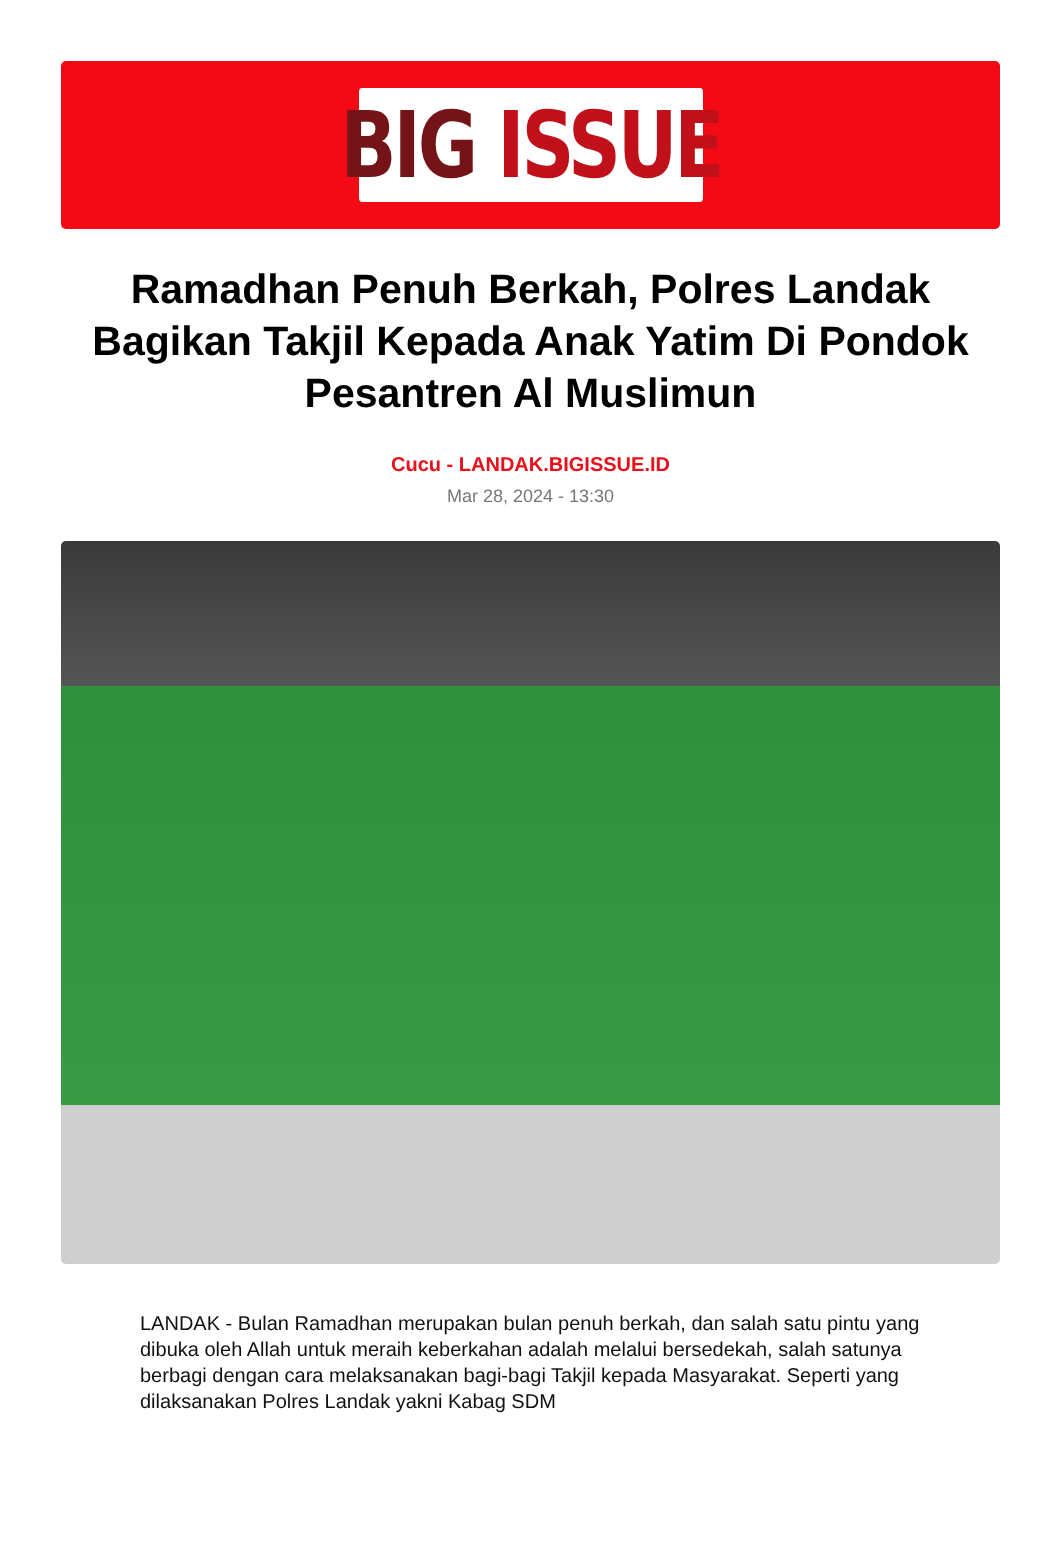BIG ISSUE
Ramadhan Penuh Berkah, Polres Landak Bagikan Takjil Kepada Anak Yatim Di Pondok Pesantren Al Muslimun
Cucu - LANDAK.BIGISSUE.ID
Mar 28, 2024 - 13:30
LANDAK - Bulan Ramadhan merupakan bulan penuh berkah, dan salah satu pintu yang dibuka oleh Allah untuk meraih keberkahan adalah melalui bersedekah, salah satunya berbagi dengan cara melaksanakan bagi-bagi Takjil kepada Masyarakat. Seperti yang dilaksanakan Polres Landak yakni Kabag SDM